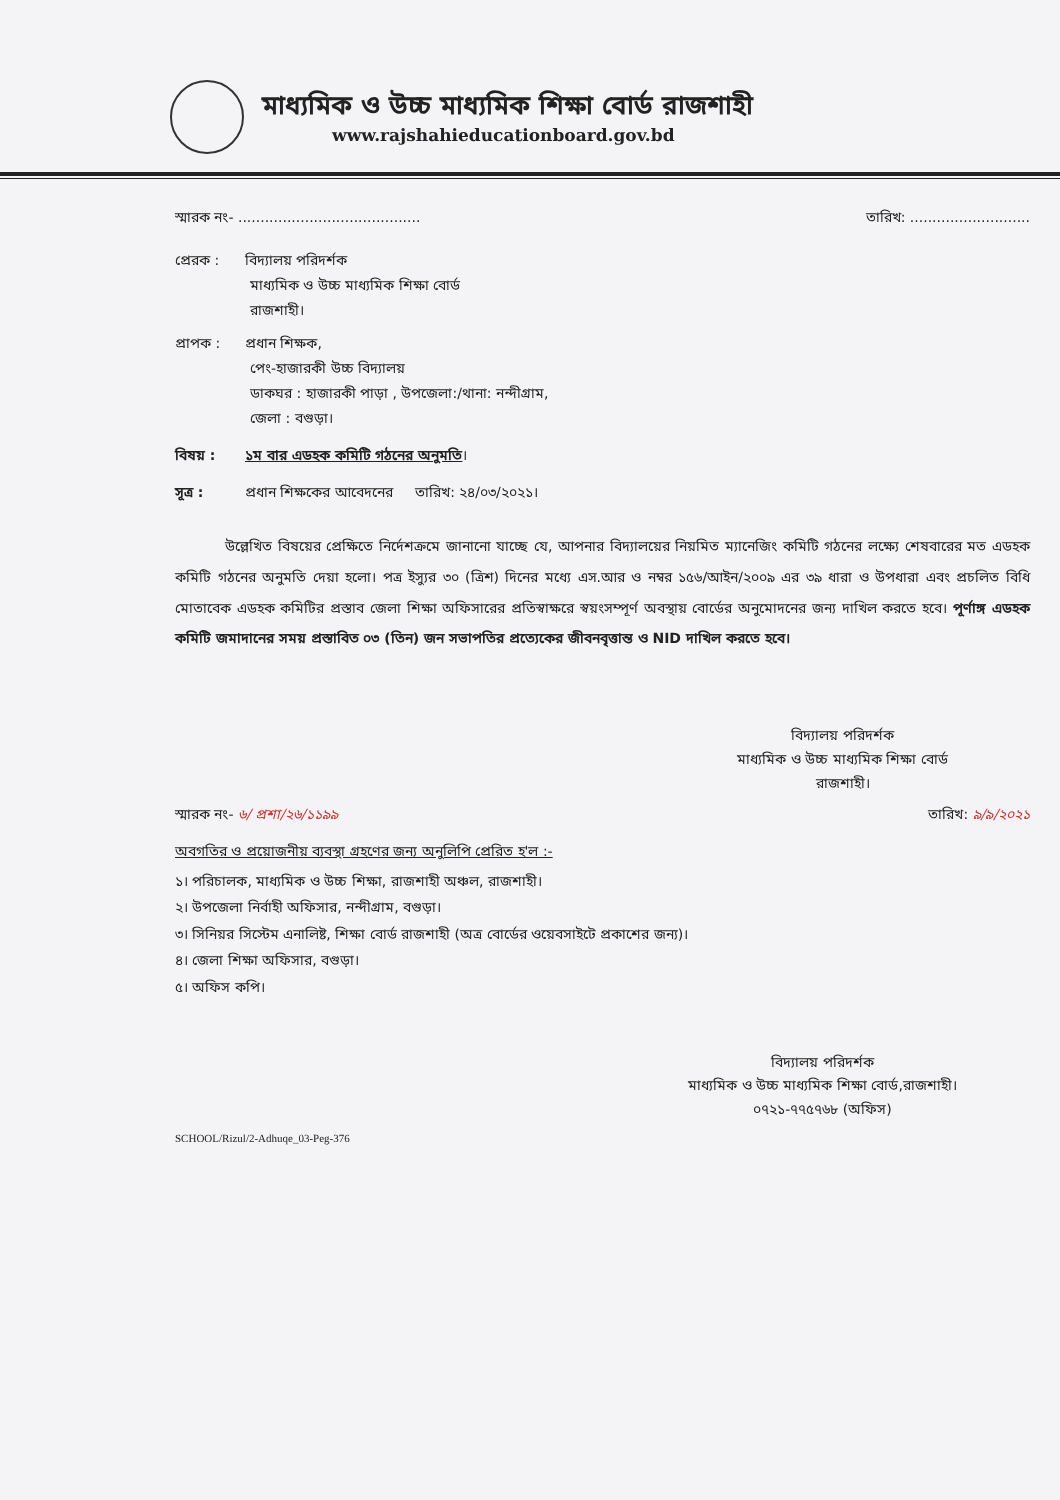মাধ্যমিক ও উচ্চ মাধ্যমিক শিক্ষা বোর্ড রাজশাহী
www.rajshahieducationboard.gov.bd
স্মারক নং- ......................................... তারিখ: ...........................
প্রেরক : বিদ্যালয় পরিদর্শক
মাধ্যমিক ও উচ্চ মাধ্যমিক শিক্ষা বোর্ড
রাজশাহী।
প্রাপক : প্রধান শিক্ষক,
পেং-হাজারকী উচ্চ বিদ্যালয়
ডাকঘর : হাজারকী পাড়া , উপজেলা:/থানা: নন্দীগ্রাম,
জেলা : বগুড়া।
বিষয় : ১ম বার এডহক কমিটি গঠনের অনুমতি।
সূত্র : প্রধান শিক্ষকের আবেদনের তারিখ: ২৪/০৩/২০২১।
উল্লেখিত বিষয়ের প্রেক্ষিতে নির্দেশক্রমে জানানো যাচ্ছে যে, আপনার বিদ্যালয়ের নিয়মিত ম্যানেজিং কমিটি গঠনের লক্ষ্যে শেষবারের মত এডহক কমিটি গঠনের অনুমতি দেয়া হলো। পত্র ইস্যুর ৩০ (ত্রিশ) দিনের মধ্যে এস.আর ও নম্বর ১৫৬/আইন/২০০৯ এর ৩৯ ধারা ও উপধারা এবং প্রচলিত বিধি মোতাবেক এডহক কমিটির প্রস্তাব জেলা শিক্ষা অফিসারের প্রতিস্বাক্ষরে স্বয়ংসম্পূর্ণ অবস্থায় বোর্ডের অনুমোদনের জন্য দাখিল করতে হবে। পূর্ণাঙ্গ এডহক কমিটি জমাদানের সময় প্রস্তাবিত ০৩ (তিন) জন সভাপতির প্রত্যেকের জীবনবৃত্তান্ত ও NID দাখিল করতে হবে।
বিদ্যালয় পরিদর্শক
মাধ্যমিক ও উচ্চ মাধ্যমিক শিক্ষা বোর্ড
রাজশাহী।
স্মারক নং- ৬/ প্রশা/২৬/১১৯৯ তারিখ: ৯/৯/২০২১
অবগতির ও প্রয়োজনীয় ব্যবস্থা গ্রহণের জন্য অনুলিপি প্রেরিত হ'ল :-
১। পরিচালক, মাধ্যমিক ও উচ্চ শিক্ষা, রাজশাহী অঞ্চল, রাজশাহী।
২। উপজেলা নির্বাহী অফিসার, নন্দীগ্রাম, বগুড়া।
৩। সিনিয়র সিস্টেম এনালিষ্ট, শিক্ষা বোর্ড রাজশাহী (অত্র বোর্ডের ওয়েবসাইটে প্রকাশের জন্য)।
৪। জেলা শিক্ষা অফিসার, বগুড়া।
৫। অফিস কপি।
বিদ্যালয় পরিদর্শক
মাধ্যমিক ও উচ্চ মাধ্যমিক শিক্ষা বোর্ড,রাজশাহী।
০৭২১-৭৭৫৭৬৮ (অফিস)
SCHOOL/Rizul/2-Adhuqe_03-Peg-376